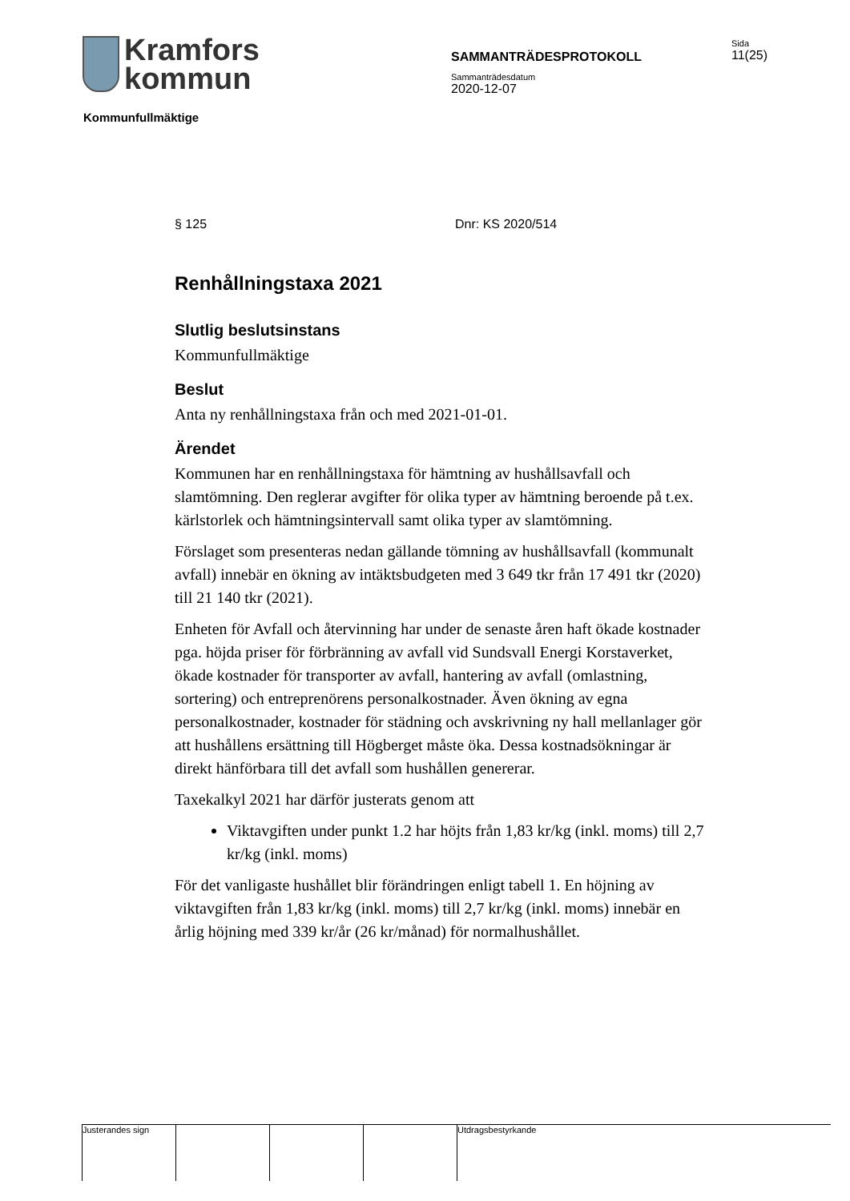Kramfors
kommun
SAMMANTRÄDESPROTOKOLL
Sammanträdesdatum
2020-12-07
Sida
11(25)
Kommunfullmäktige
§ 125 Dnr: KS 2020/514
Renhållningstaxa 2021
Slutlig beslutsinstans
Kommunfullmäktige
Beslut
Anta ny renhållningstaxa från och med 2021-01-01.
Ärendet
Kommunen har en renhållningstaxa för hämtning av hushållsavfall och slamtömning. Den reglerar avgifter för olika typer av hämtning beroende på t.ex. kärlstorlek och hämtningsintervall samt olika typer av slamtömning.
Förslaget som presenteras nedan gällande tömning av hushållsavfall (kommunalt avfall) innebär en ökning av intäktsbudgeten med 3 649 tkr från 17 491 tkr (2020) till 21 140 tkr (2021).
Enheten för Avfall och återvinning har under de senaste åren haft ökade kostnader pga. höjda priser för förbränning av avfall vid Sundsvall Energi Korstaverket, ökade kostnader för transporter av avfall, hantering av avfall (omlastning, sortering) och entreprenörens personalkostnader. Även ökning av egna personalkostnader, kostnader för städning och avskrivning ny hall mellanlager gör att hushållens ersättning till Högberget måste öka. Dessa kostnadsökningar är direkt hänförbara till det avfall som hushållen genererar.
Taxekalkyl 2021 har därför justerats genom att
Viktavgiften under punkt 1.2 har höjts från 1,83 kr/kg (inkl. moms) till 2,7 kr/kg (inkl. moms)
För det vanligaste hushållet blir förändringen enligt tabell 1. En höjning av viktavgiften från 1,83 kr/kg (inkl. moms) till 2,7 kr/kg (inkl. moms) innebär en årlig höjning med 339 kr/år (26 kr/månad) för normalhushållet.
Justerandes sign Utdragsbestyrkande